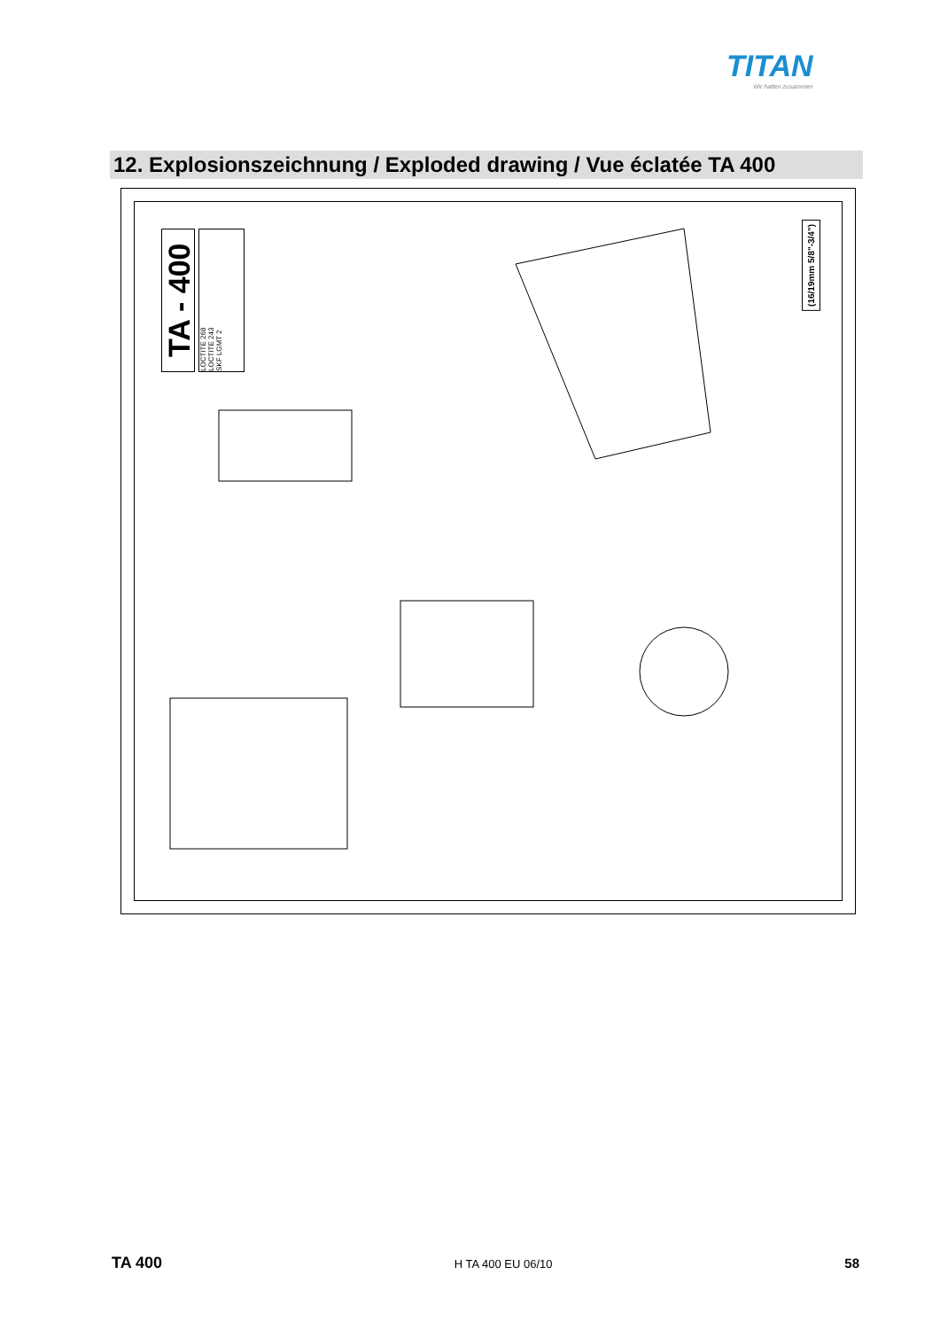TITAN
Wir halten zusammen
12. Explosionszeichnung / Exploded drawing / Vue éclatée TA 400
TA - 400
LOCTITE 268
LOCTITE 243
SKF LGMT 2
(16/19mm 5/8"-3/4")
TA 400 H TA 400 EU 06/10 58